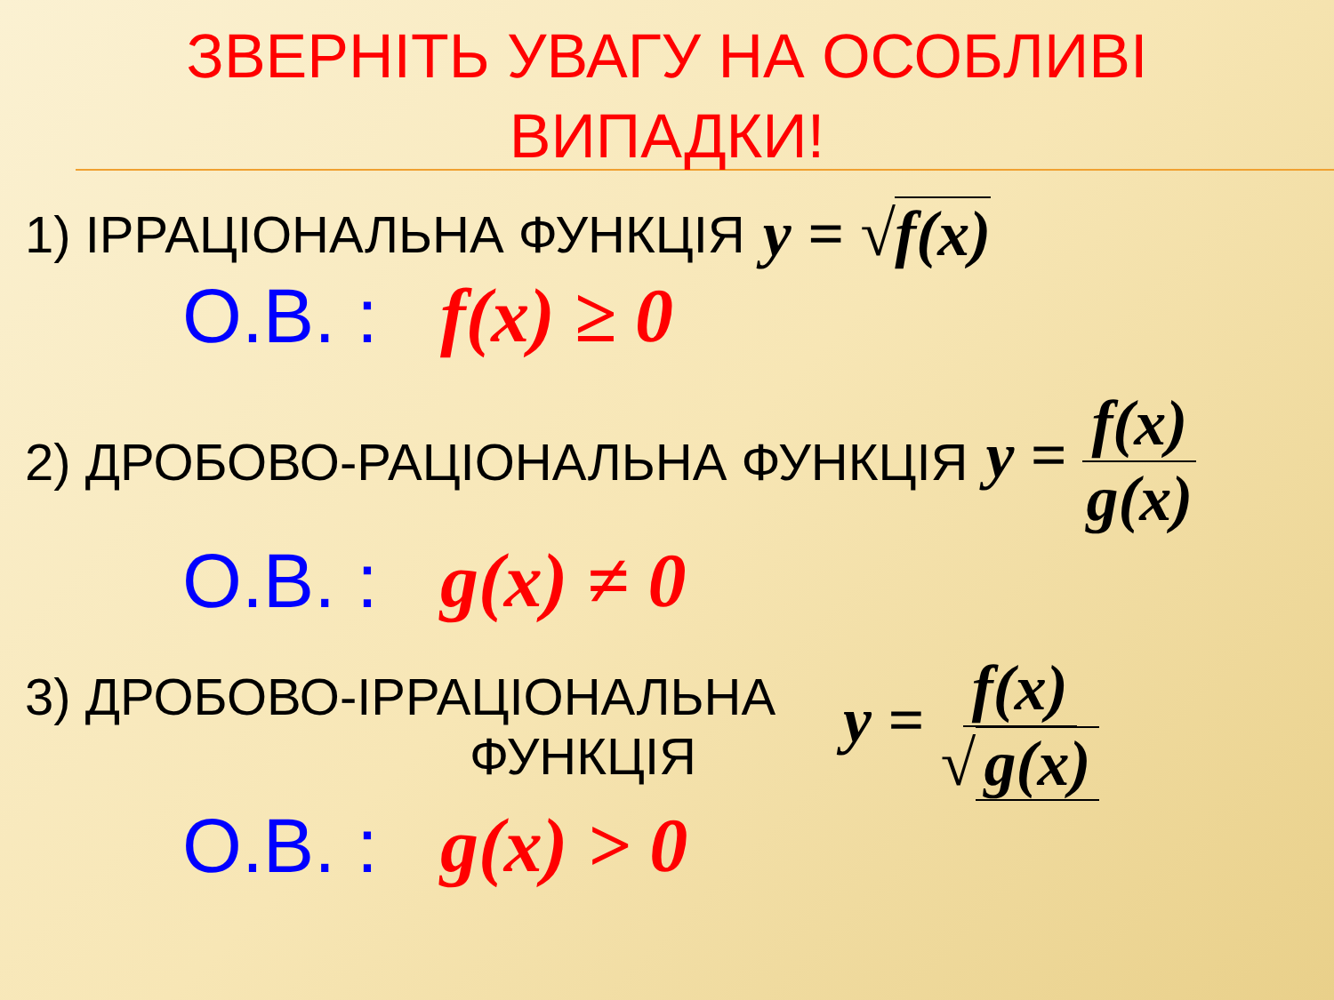ЗВЕРНІТЬ УВАГУ НА ОСОБЛИВІ ВИПАДКИ!
1) ІРРАЦІОНАЛЬНА ФУНКЦІЯ y = √f(x)
О.В. : f(x) ≥ 0
2) ДРОБОВО-РАЦІОНАЛЬНА ФУНКЦІЯ y = f(x) g(x)
О.В. : g(x) ≠ 0
3) ДРОБОВО-ІРРАЦІОНАЛЬНА
ФУНКЦІЯ y = f(x) √ g(x)
О.В. : g(x) > 0